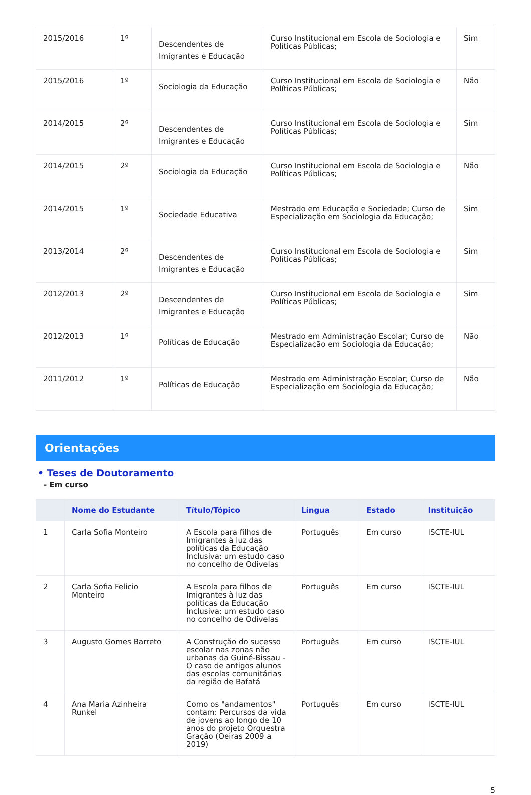| 2015/2016 | 1º | Descendentes de Imigrantes e Educação | Curso Institucional em Escola de Sociologia e Políticas Públicas; | Sim |
| 2015/2016 | 1º | Sociologia da Educação | Curso Institucional em Escola de Sociologia e Políticas Públicas; | Não |
| 2014/2015 | 2º | Descendentes de Imigrantes e Educação | Curso Institucional em Escola de Sociologia e Políticas Públicas; | Sim |
| 2014/2015 | 2º | Sociologia da Educação | Curso Institucional em Escola de Sociologia e Políticas Públicas; | Não |
| 2014/2015 | 1º | Sociedade Educativa | Mestrado em Educação e Sociedade; Curso de Especialização em Sociologia da Educação; | Sim |
| 2013/2014 | 2º | Descendentes de Imigrantes e Educação | Curso Institucional em Escola de Sociologia e Políticas Públicas; | Sim |
| 2012/2013 | 2º | Descendentes de Imigrantes e Educação | Curso Institucional em Escola de Sociologia e Políticas Públicas; | Sim |
| 2012/2013 | 1º | Políticas de Educação | Mestrado em Administração Escolar; Curso de Especialização em Sociologia da Educação; | Não |
| 2011/2012 | 1º | Políticas de Educação | Mestrado em Administração Escolar; Curso de Especialização em Sociologia da Educação; | Não |
Orientações
• Teses de Doutoramento
- Em curso
| | Nome do Estudante | Título/Tópico | Língua | Estado | Instituição |
| --- | --- | --- | --- | --- | --- |
| 1 | Carla Sofia Monteiro | A Escola para filhos de Imigrantes à luz das políticas da Educação Inclusiva: um estudo caso no concelho de Odivelas | Português | Em curso | ISCTE-IUL |
| 2 | Carla Sofia Felicio Monteiro | A Escola para filhos de Imigrantes à luz das políticas da Educação Inclusiva: um estudo caso no concelho de Odivelas | Português | Em curso | ISCTE-IUL |
| 3 | Augusto Gomes Barreto | A Construção do sucesso escolar nas zonas não urbanas da Guiné-Bissau - O caso de antigos alunos das escolas comunitárias da região de Bafatá | Português | Em curso | ISCTE-IUL |
| 4 | Ana Maria Azinheira Runkel | Como os "andamentos" contam: Percursos da vida de jovens ao longo de 10 anos do projeto Orquestra Gração (Oeiras 2009 a 2019) | Português | Em curso | ISCTE-IUL |
5